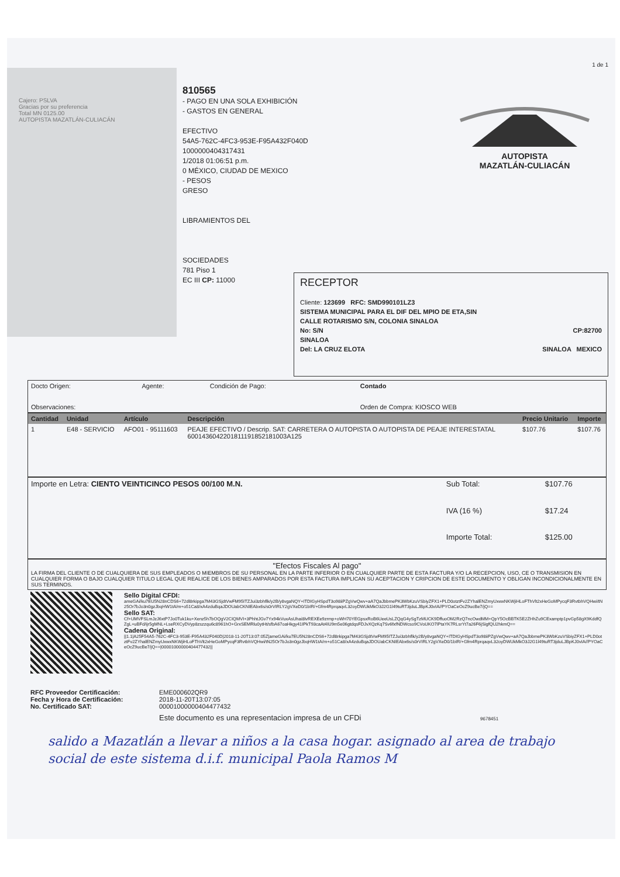1 de 1
Cajero: PSLVA
Gracias por su preferencia
Total MN 0125.00
AUTOPISTA MAZATLÁN-CULIACÁN
810565
- PAGO EN UNA SOLA EXHIBICIÓN
- GASTOS EN GENERAL
EFECTIVO
54A5-762C-4FC3-953E-F95A432F040D
1000000404317431
1/2018 01:06:51 p.m.
0 MÉXICO, CIUDAD DE MEXICO
- PESOS
GRESO
LIBRAMIENTOS DEL
SOCIEDADES
781 Piso 1
EC III CP: 11000
AUTOPISTA
MAZATLÁN-CULIACÁN
RECEPTOR
Cliente: 123699 RFC: SMD990101LZ3
SISTEMA MUNICIPAL PARA EL DIF DEL MPIO DE ETA,SIN
CALLE ROTARISMO S/N, COLONIA SINALOA
No: S/N CP:82700
SINALOA
Del: LA CRUZ ELOTA SINALOA MEXICO
| Docto Origen: | Agente: | Condición de Pago: | Contado |
| Observaciones: | | | Orden de Compra: KIOSCO WEB |
| Cantidad | Unidad | Artículo | Descripción | Precio Unitario | Importe |
| --- | --- | --- | --- | --- | --- |
| 1 | E48 - SERVICIO | AFO01 - 95111603 | PEAJE EFECTIVO / Descrip. SAT: CARRETERA O AUTOPISTA O AUTOPISTA DE PEAJE INTERESTATAL 6001436042201811191852181003A125 | $107.76 | $107.76 |
| Importe en Letra: CIENTO VEINTICINCO PESOS 00/100 M.N. | Sub Total: | $107.76 |
| | IVA (16 %) | $17.24 |
| | Importe Total: | $125.00 |
| "Efectos Fiscales Al pago" LA FIRMA DEL CLIENTE O DE CUALQUIERA DE SUS EMPLEADOS O MIEMBROS DE SU PERSONAL EN LA PARTE INFERIOR O EN CUALQUIER PARTE DE ESTA FACTURA Y/O LA RECEPCION, USO, CE O TRANSMISION EN CUALQUIER FORMA O BAJO CUALQUIER TITULO LEGAL QUE REALICE DE LOS BIENES AMPARADOS POR ESTA FACTURA IMPLICAN SU ACEPTACION Y CRIPCION DE ESTE DOCUMENTO Y OBLIGAN INCONDICIONALMENTE EN SUS TERMINOS. |
| | Sello Digital CFDI: ameGAi/ku7EU5N28nCDS6+72dl8rkipga7M43GSjdtVwFM95ITZJui3zbhflk/y2B/y8vgaNQY+ITDIGyHSpdT3o98iiPZgVwQwv+aA7QaJbbmePK3WbKzuVSbiyZFX1+PLD0otztFv2ZYhalENZmyUxwxNKWjiHLoFThVlt2xHeGoMPycqF3RvtbhVQHwi/tN25Or7bJo3n0gzJbqHW1tA/m+o51Ca8/xA4zduBqaJDOUabCKNIEAbx6s/s0rVIRLY2gVXeD0/1bIR/+Gfm4RprqaqvL32oyDWUkMkO3J2G1l49tuRT3jduLJBpKJ0vIA//PYOaCeOcZ9ucBe7/jQ== Sello SAT: Cf+UMVFSLmJzJ6xtP7Jo0Tuk1ku+Xenz5h7bOQgV2CIQMVI+3PhhtJGv7Yx94kVuxAsUhai8lvREXEe9zrmp+oWH70YEGpsxRoB6UeeUsLZQqG4ySgTzMUCK9DffuoOM2RzQ7ncOwdMM+QpY5OcBBTK5E2ZHhZu9CExamptp1pvGp58gX9KddfQZgL+uBFd/ijr5gMNL+LseRXCyDVyp8zszzqu6c8961hO+GrxSEMRlu0ytHt/sfbA67oaHkgy41IPkT93caAt4IU9m5e06gtdqsFDJvXQzKq7Sv6fxfNDWcso9CVoUKO7lPtaYK7RLsrYt7a26F6jSigfQU2hkmQ== Cadena Original: //1.1/A25F54A5-762C-4FC3-953E-F95A432F040D/2018-11-20T13:07:05Z/ameGAi/ku7EU5N28nCDS6+72dl8rkipga7M43GSjdtVwFM95ITZJui3zbhflk/y2B/y8vgaNQY+ITDIGyHSpdT3o98iiPZgVwQwv+aA7QaJbbmePK3WbKzuVSbiyZFX1+PLD0otztFv2ZYhalENZmyUxwxNKWjiHLoFThVlt2xHeGoMPycqF3RvtbhVQHwi/tN25Or7bJo3n0gzJbqHW1tA/m+o51Ca8/xA4zduBqaJDOUabCKNIEAbx6s/s0rVIRLY2gVXeD0/1bIR/+Gfm4RprqaqvL32oyDWUkMkO3J2G1l49tuRT3jduLJBpKJ0vIA//PYOaCeOcZ9ucBe7/jQ==/00001000000404477432// |
| RFC Proveedor Certificación: Fecha y Hora de Certificación: No. Certificado SAT: | EME000602QR9 2018-11-20T13:07:05 00001000000404477432 |
| | Este documento es una representacion impresa de un CFDi 9678451 |
salido a Mazatlán a llevar a niños a la casa hogar. asignado al area de trabajo social de este sistema d.i.f. municipal Paola Ramos M